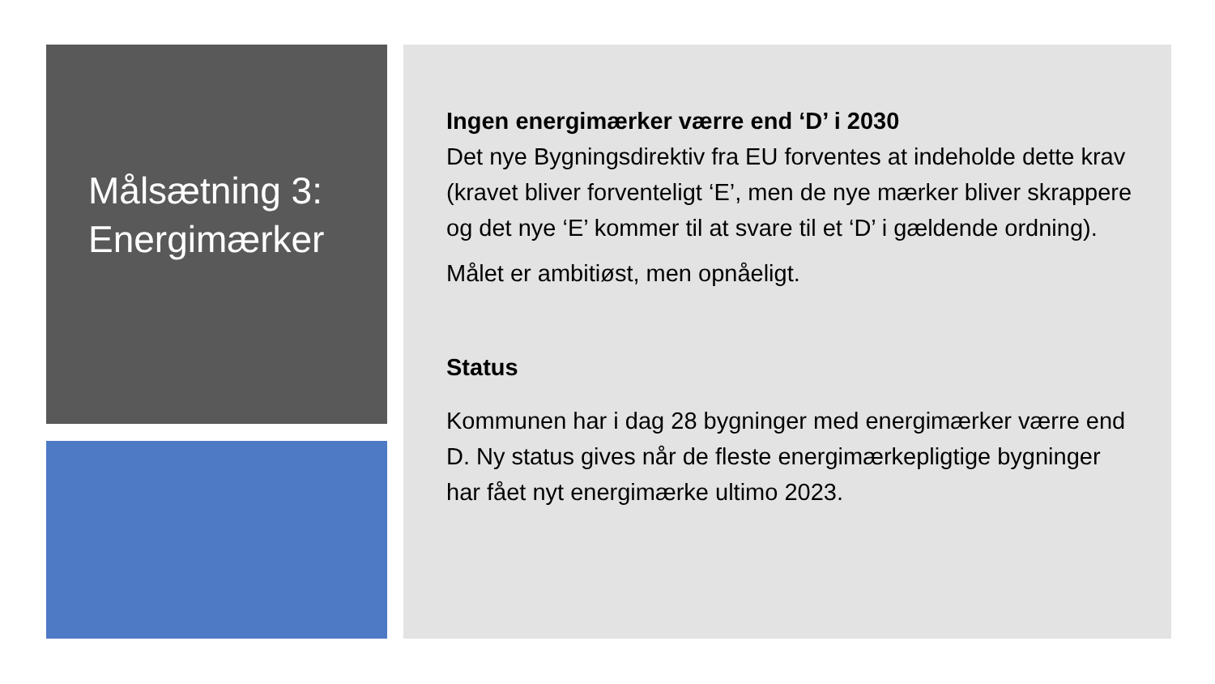Målsætning 3:
Energimærker
Ingen energimærker værre end ‘D’ i 2030
Det nye Bygningsdirektiv fra EU forventes at indeholde dette krav (kravet bliver forventeligt ‘E’, men de nye mærker bliver skrappere og det nye ‘E’ kommer til at svare til et ‘D’ i gældende ordning).
Målet er ambitiøst, men opnåeligt.
Status
Kommunen har i dag 28 bygninger med energimærker værre end D. Ny status gives når de fleste energimærkepligtige bygninger har fået nyt energimærke ultimo 2023.